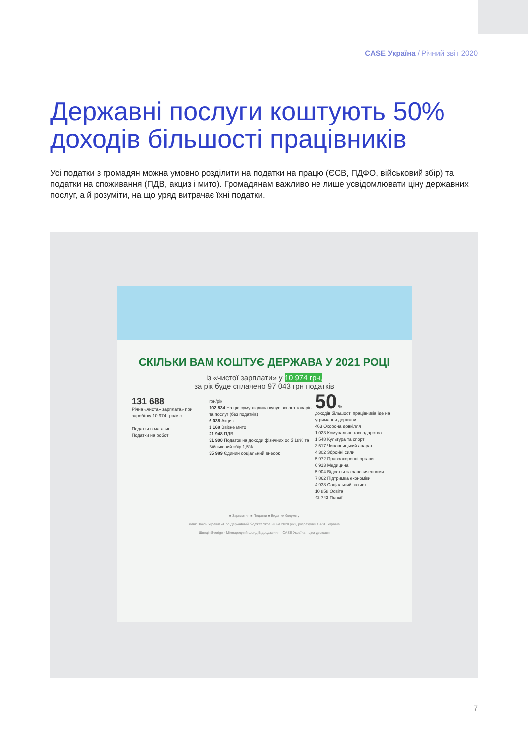CASE Україна / Річний звіт 2020
Державні послуги коштують 50% доходів більшості працівників
Усі податки з громадян можна умовно розділити на податки на працю (ЄСВ, ПДФО, військовий збір) та податки на споживання (ПДВ, акциз і мито). Громадянам важливо не лише усвідомлювати ціну державних послуг, а й розуміти, на що уряд витрачає їхні податки.
СКІЛЬКИ ВАМ КОШТУЄ ДЕРЖАВА У 2021 РОЦІ
із «чистої зарплати» у 10 974 грн,
за рік буде сплачено 97 043 грн податків
131 688
Річна «чиста» зарплата» при заробітку 10 974 грн/міс
Податки в магазині
Податки на роботі
грн/рік
102 534 На цю суму людина купує всього товарів та послуг (без податків)
6 038 Акциз
1 168 Ввізне мито
21 948 ПДВ
31 900 Податок на доходи фізичних осіб 18% та Військовий збір 1,5%
35 989 Єдиний соціальний внесок
50 %
доходів більшості працівників іде на утримання держави
463 Охорона довкілля
1 023 Комунальне господарство
1 548 Культура та спорт
3 517 Чиновницький апарат
4 302 Збройні сили
5 972 Правоохоронні органи
6 913 Медицина
5 904 Відсотки за запозиченнями
7 862 Підтримка економіки
4 938 Соціальний захист
10 858 Освіта
43 743 Пенсії
■ Зарплатня ■ Податки ■ Видатки бюджету
Дані: Закон України «Про Державний бюджет України на 2020 рік», розрахунки CASE Україна
Швеція Sverige · Міжнародний фонд Відродження · CASE Україна · ціна держави
7